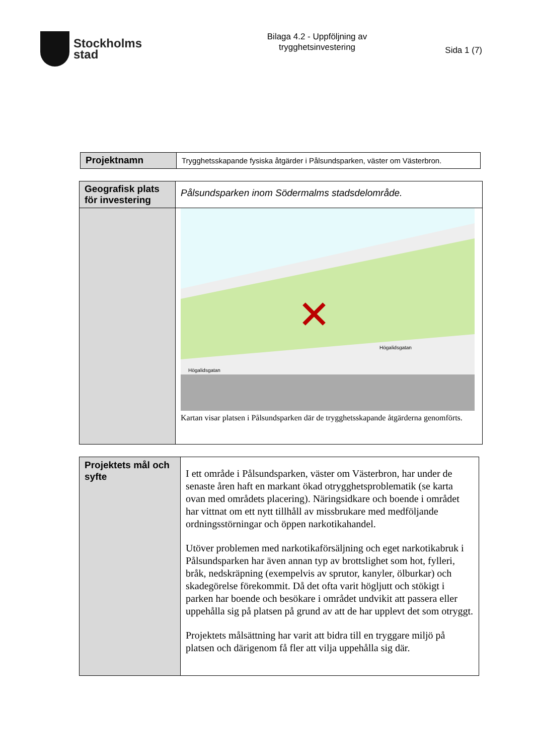Stockholms
stad
Bilaga 4.2 - Uppföljning av trygghetsinvestering
Sida 1 (7)
| Projektnamn | Trygghetsskapande fysiska åtgärder i Pålsundsparken, väster om Västerbron. |
| Geografisk plats för investering | Pålsundsparken inom Södermalms stadsdelområde. |
| | Högalidsgatan Högalidsgatan Kartan visar platsen i Pålsundsparken där de trygghetsskapande åtgärderna genomförts. |
| Projektets mål och syfte | I ett område i Pålsundsparken, väster om Västerbron, har under de senaste åren haft en markant ökad otrygghetsproblematik (se karta ovan med områdets placering). Näringsidkare och boende i området har vittnat om ett nytt tillhåll av missbrukare med medföljande ordningsstörningar och öppen narkotikahandel. Utöver problemen med narkotikaförsäljning och eget narkotikabruk i Pålsundsparken har även annan typ av brottslighet som hot, fylleri, bråk, nedskräpning (exempelvis av sprutor, kanyler, ölburkar) och skadegörelse förekommit. Då det ofta varit högljutt och stökigt i parken har boende och besökare i området undvikit att passera eller uppehålla sig på platsen på grund av att de har upplevt det som otryggt. Projektets målsättning har varit att bidra till en tryggare miljö på platsen och därigenom få fler att vilja uppehålla sig där. |